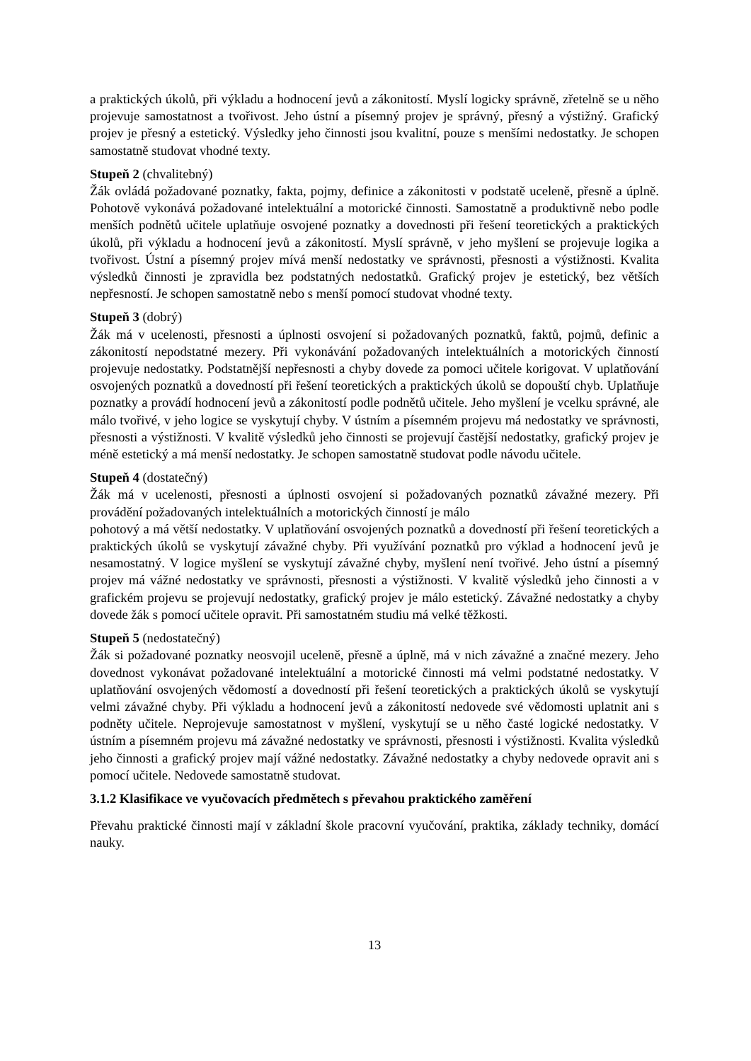a praktických úkolů, při výkladu a hodnocení jevů a zákonitostí. Myslí logicky správně, zřetelně se u něho projevuje samostatnost a tvořivost. Jeho ústní a písemný projev je správný, přesný a výstižný. Grafický projev je přesný a estetický. Výsledky jeho činnosti jsou kvalitní, pouze s menšími nedostatky. Je schopen samostatně studovat vhodné texty.
Stupeň 2 (chvalitebný)
Žák ovládá požadované poznatky, fakta, pojmy, definice a zákonitosti v podstatě uceleně, přesně a úplně. Pohotově vykonává požadované intelektuální a motorické činnosti. Samostatně a produktivně nebo podle menších podnětů učitele uplatňuje osvojené poznatky a dovednosti při řešení teoretických a praktických úkolů, při výkladu a hodnocení jevů a zákonitostí. Myslí správně, v jeho myšlení se projevuje logika a tvořivost. Ústní a písemný projev mívá menší nedostatky ve správnosti, přesnosti a výstižnosti. Kvalita výsledků činnosti je zpravidla bez podstatných nedostatků. Grafický projev je estetický, bez větších nepřesností. Je schopen samostatně nebo s menší pomocí studovat vhodné texty.
Stupeň 3 (dobrý)
Žák má v ucelenosti, přesnosti a úplnosti osvojení si požadovaných poznatků, faktů, pojmů, definic a zákonitostí nepodstatné mezery. Při vykonávání požadovaných intelektuálních a motorických činností projevuje nedostatky. Podstatnější nepřesnosti a chyby dovede za pomoci učitele korigovat. V uplatňování osvojených poznatků a dovedností při řešení teoretických a praktických úkolů se dopouští chyb. Uplatňuje poznatky a provádí hodnocení jevů a zákonitostí podle podnětů učitele. Jeho myšlení je vcelku správné, ale málo tvořivé, v jeho logice se vyskytují chyby. V ústním a písemném projevu má nedostatky ve správnosti, přesnosti a výstižnosti. V kvalitě výsledků jeho činnosti se projevují častější nedostatky, grafický projev je méně estetický a má menší nedostatky. Je schopen samostatně studovat podle návodu učitele.
Stupeň 4 (dostatečný)
Žák má v ucelenosti, přesnosti a úplnosti osvojení si požadovaných poznatků závažné mezery. Při provádění požadovaných intelektuálních a motorických činností je málo
pohotový a má větší nedostatky. V uplatňování osvojených poznatků a dovedností při řešení teoretických a praktických úkolů se vyskytují závažné chyby. Při využívání poznatků pro výklad a hodnocení jevů je nesamostatný. V logice myšlení se vyskytují závažné chyby, myšlení není tvořivé. Jeho ústní a písemný projev má vážné nedostatky ve správnosti, přesnosti a výstižnosti. V kvalitě výsledků jeho činnosti a v grafickém projevu se projevují nedostatky, grafický projev je málo estetický. Závažné nedostatky a chyby dovede žák s pomocí učitele opravit. Při samostatném studiu má velké těžkosti.
Stupeň 5 (nedostatečný)
Žák si požadované poznatky neosvojil uceleně, přesně a úplně, má v nich závažné a značné mezery. Jeho dovednost vykonávat požadované intelektuální a motorické činnosti má velmi podstatné nedostatky. V uplatňování osvojených vědomostí a dovedností při řešení teoretických a praktických úkolů se vyskytují velmi závažné chyby. Při výkladu a hodnocení jevů a zákonitostí nedovede své vědomosti uplatnit ani s podněty učitele. Neprojevuje samostatnost v myšlení, vyskytují se u něho časté logické nedostatky. V ústním a písemném projevu má závažné nedostatky ve správnosti, přesnosti i výstižnosti. Kvalita výsledků jeho činnosti a grafický projev mají vážné nedostatky. Závažné nedostatky a chyby nedovede opravit ani s pomocí učitele. Nedovede samostatně studovat.
3.1.2 Klasifikace ve vyučovacích předmětech s převahou praktického zaměření
Převahu praktické činnosti mají v základní škole pracovní vyučování, praktika, základy techniky, domácí nauky.
13